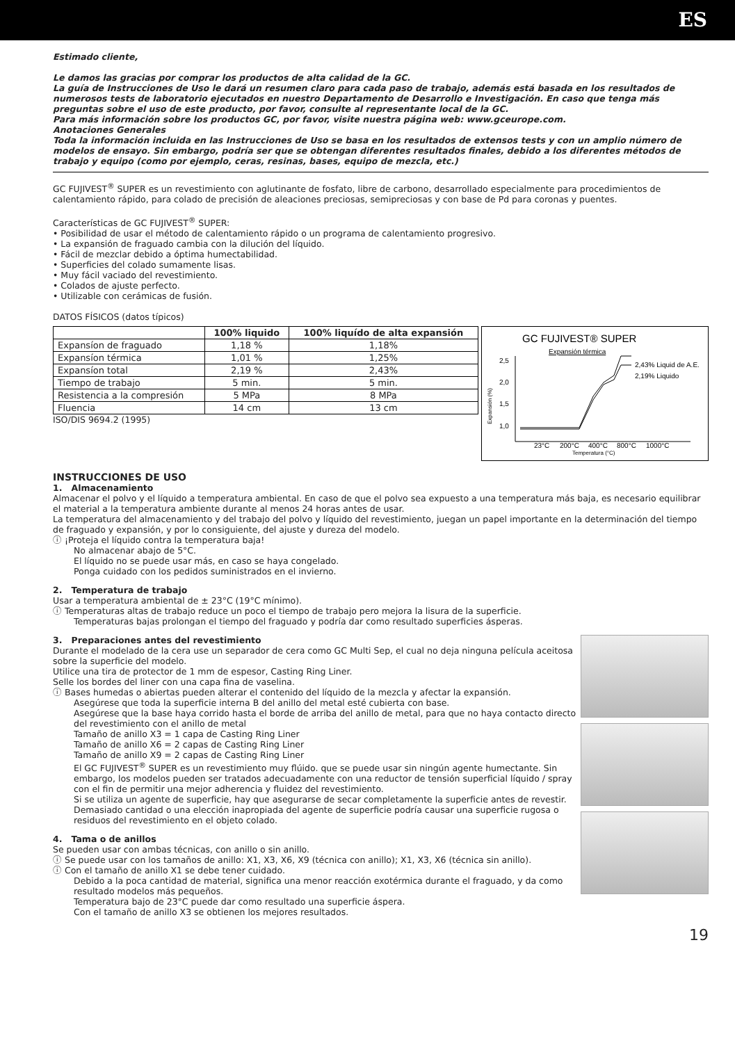ES
Estimado cliente,
Le damos las gracias por comprar los productos de alta calidad de la GC.
La guía de Instrucciones de Uso le dará un resumen claro para cada paso de trabajo, además está basada en los resultados de numerosos tests de laboratorio ejecutados en nuestro Departamento de Desarrollo e Investigación. En caso que tenga más preguntas sobre el uso de este producto, por favor, consulte al representante local de la GC.
Para más información sobre los productos GC, por favor, visite nuestra página web: www.gceurope.com.
Anotaciones Generales
Toda la información incluida en las Instrucciones de Uso se basa en los resultados de extensos tests y con un amplio número de modelos de ensayo. Sin embargo, podría ser que se obtengan diferentes resultados finales, debido a los diferentes métodos de trabajo y equipo (como por ejemplo, ceras, resinas, bases, equipo de mezcla, etc.)
GC FUJIVEST<sup>®</sup> SUPER es un revestimiento con aglutinante de fosfato, libre de carbono, desarrollado especialmente para procedimientos de calentamiento rápido, para colado de precisión de aleaciones preciosas, semipreciosas y con base de Pd para coronas y puentes.
Características de GC FUJIVEST<sup>®</sup> SUPER:
• Posibilidad de usar el método de calentamiento rápido o un programa de calentamiento progresivo.
• La expansión de fraguado cambia con la dilución del líquido.
• Fácil de mezclar debido a óptima humectabilidad.
• Superficies del colado sumamente lisas.
• Muy fácil vaciado del revestimiento.
• Colados de ajuste perfecto.
• Utilizable con cerámicas de fusión.
DATOS FÍSICOS (datos típicos)
| | 100% liquido | 100% liquído de alta expansión |
| --- | --- | --- |
| Expansíon de fraguado | 1,18 % | 1,18% |
| Expansíon térmica | 1,01 % | 1,25% |
| Expansíon total | 2,19 % | 2,43% |
| Tiempo de trabajo | 5 min. | 5 min. |
| Resistencia a la compresión | 5 MPa | 8 MPa |
| Fluencia | 14 cm | 13 cm |
ISO/DIS 9694.2 (1995)
GC FUJIVEST® SUPER
Expansión térmica
2,5
2,0
1,5
1,0
2,43% Liquid de A.E.
2,19% Liquido
23°C
200°C
400°C
800°C
1000°C
Temperatura (°C)
Expansión (%)
INSTRUCCIONES DE USO
1. Almacenamiento
Almacenar el polvo y el líquido a temperatura ambiental. En caso de que el polvo sea expuesto a una temperatura más baja, es necesario equilibrar el material a la temperatura ambiente durante al menos 24 horas antes de usar.
La temperatura del almacenamiento y del trabajo del polvo y líquido del revestimiento, juegan un papel importante en la determinación del tiempo de fraguado y expansión, y por lo consiguiente, del ajuste y dureza del modelo.
ⓘ ¡Proteja el líquido contra la temperatura baja!
No almacenar abajo de 5°C.
El líquido no se puede usar más, en caso se haya congelado.
Ponga cuidado con los pedidos suministrados en el invierno.
2. Temperatura de trabajo
Usar a temperatura ambiental de ± 23°C (19°C mínimo).
ⓘ Temperaturas altas de trabajo reduce un poco el tiempo de trabajo pero mejora la lisura de la superficie.
Temperaturas bajas prolongan el tiempo del fraguado y podría dar como resultado superficies ásperas.
3. Preparaciones antes del revestimiento
Durante el modelado de la cera use un separador de cera como GC Multi Sep, el cual no deja ninguna película aceitosa sobre la superficie del modelo.
Utilice una tira de protector de 1 mm de espesor, Casting Ring Liner.
Selle los bordes del liner con una capa fina de vaselina.
ⓘ Bases humedas o abiertas pueden alterar el contenido del líquido de la mezcla y afectar la expansión.
Asegúrese que toda la superficie interna B del anillo del metal esté cubierta con base.
Asegúrese que la base haya corrido hasta el borde de arriba del anillo de metal, para que no haya contacto directo del revestimiento con el anillo de metal
Tamaño de anillo X3 = 1 capa de Casting Ring Liner
Tamaño de anillo X6 = 2 capas de Casting Ring Liner
Tamaño de anillo X9 = 2 capas de Casting Ring Liner
El GC FUJIVEST<sup>®</sup> SUPER es un revestimiento muy flúido. que se puede usar sin ningún agente humectante. Sin embargo, los modelos pueden ser tratados adecuadamente con una reductor de tensión superficial líquido / spray con el fin de permitir una mejor adherencia y fluidez del revestimiento.
Si se utiliza un agente de superficie, hay que asegurarse de secar completamente la superficie antes de revestir. Demasiado cantidad o una elección inapropiada del agente de superficie podría causar una superficie rugosa o residuos del revestimiento en el objeto colado.
4. Tama o de anillos
Se pueden usar con ambas técnicas, con anillo o sin anillo.
ⓘ Se puede usar con los tamaños de anillo: X1, X3, X6, X9 (técnica con anillo); X1, X3, X6 (técnica sin anillo).
ⓘ Con el tamaño de anillo X1 se debe tener cuidado.
Debido a la poca cantidad de material, significa una menor reacción exotérmica durante el fraguado, y da como resultado modelos más pequeños.
Temperatura bajo de 23°C puede dar como resultado una superficie áspera.
Con el tamaño de anillo X3 se obtienen los mejores resultados.
19